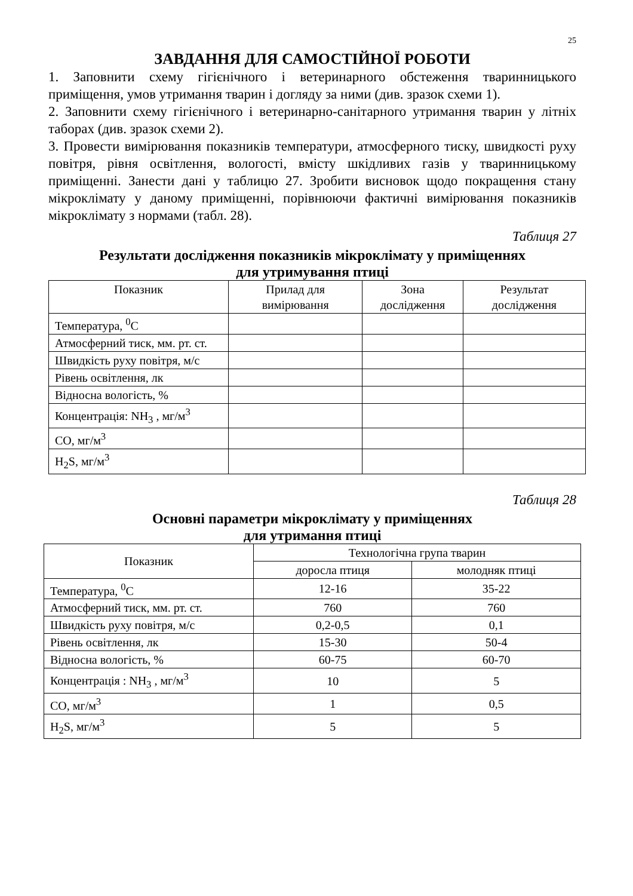25
ЗАВДАННЯ ДЛЯ САМОСТІЙНОЇ РОБОТИ
1. Заповнити схему гігієнічного і ветеринарного обстеження тваринницького приміщення, умов утримання тварин і догляду за ними (див. зразок схеми 1).
2. Заповнити схему гігієнічного і ветеринарно-санітарного утримання тварин у літніх таборах (див. зразок схеми 2).
3. Провести вимірювання показників температури, атмосферного тиску, швидкості руху повітря, рівня освітлення, вологості, вмісту шкідливих газів у тваринницькому приміщенні. Занести дані у таблицю 27. Зробити висновок щодо покращення стану мікроклімату у даному приміщенні, порівнюючи фактичні вимірювання показників мікроклімату з нормами (табл. 28).
Таблиця 27
Результати дослідження показників мікроклімату у приміщеннях
для утримування птиці
| Показник | Прилад для вимірювання | Зона дослідження | Результат дослідження |
| --- | --- | --- | --- |
| Температура, <sup>0</sup>С | | | |
| Атмосферний тиск, мм. рт. ст. | | | |
| Швидкість руху повітря, м/с | | | |
| Рівень освітлення, лк | | | |
| Відносна вологість, % | | | |
| Концентрація: NH<sub>3</sub> , мг/м<sup>3</sup> | | | |
| СО, мг/м<sup>3</sup> | | | |
| H<sub>2</sub>S, мг/м<sup>3</sup> | | | |
Таблиця 28
Основні параметри мікроклімату у приміщеннях
для утримання птиці
| Показник | Технологічна група тварин | |
| --- | --- | --- |
| | доросла птиця | молодняк птиці |
| Температура, <sup>0</sup>С | 12-16 | 35-22 |
| Атмосферний тиск, мм. рт. ст. | 760 | 760 |
| Швидкість руху повітря, м/с | 0,2-0,5 | 0,1 |
| Рівень освітлення, лк | 15-30 | 50-4 |
| Відносна вологість, % | 60-75 | 60-70 |
| Концентрація : NH<sub>3</sub> , мг/м<sup>3</sup> | 10 | 5 |
| СО, мг/м<sup>3</sup> | 1 | 0,5 |
| H<sub>2</sub>S, мг/м<sup>3</sup> | 5 | 5 |